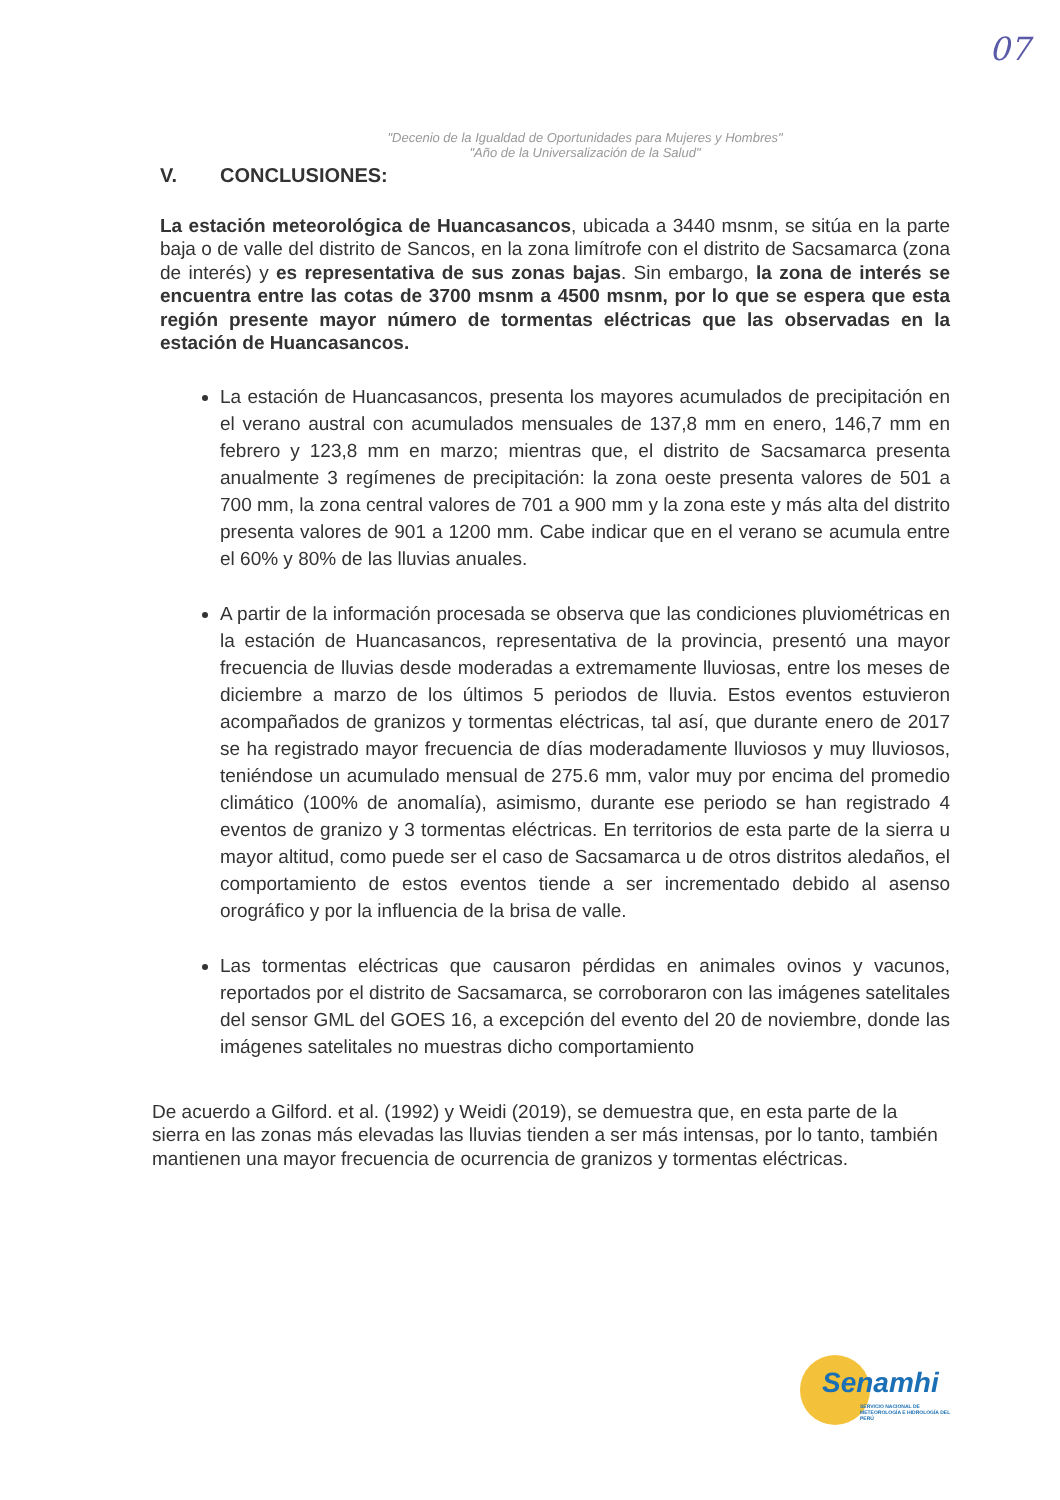07
"Decenio de la Igualdad de Oportunidades para Mujeres y Hombres"
"Año de la Universalización de la Salud"
V. CONCLUSIONES:
La estación meteorológica de Huancasancos, ubicada a 3440 msnm, se sitúa en la parte baja o de valle del distrito de Sancos, en la zona limítrofe con el distrito de Sacsamarca (zona de interés) y es representativa de sus zonas bajas. Sin embargo, la zona de interés se encuentra entre las cotas de 3700 msnm a 4500 msnm, por lo que se espera que esta región presente mayor número de tormentas eléctricas que las observadas en la estación de Huancasancos.
La estación de Huancasancos, presenta los mayores acumulados de precipitación en el verano austral con acumulados mensuales de 137,8 mm en enero, 146,7 mm en febrero y 123,8 mm en marzo; mientras que, el distrito de Sacsamarca presenta anualmente 3 regímenes de precipitación: la zona oeste presenta valores de 501 a 700 mm, la zona central valores de 701 a 900 mm y la zona este y más alta del distrito presenta valores de 901 a 1200 mm. Cabe indicar que en el verano se acumula entre el 60% y 80% de las lluvias anuales.
A partir de la información procesada se observa que las condiciones pluviométricas en la estación de Huancasancos, representativa de la provincia, presentó una mayor frecuencia de lluvias desde moderadas a extremamente lluviosas, entre los meses de diciembre a marzo de los últimos 5 periodos de lluvia. Estos eventos estuvieron acompañados de granizos y tormentas eléctricas, tal así, que durante enero de 2017 se ha registrado mayor frecuencia de días moderadamente lluviosos y muy lluviosos, teniéndose un acumulado mensual de 275.6 mm, valor muy por encima del promedio climático (100% de anomalía), asimismo, durante ese periodo se han registrado 4 eventos de granizo y 3 tormentas eléctricas. En territorios de esta parte de la sierra u mayor altitud, como puede ser el caso de Sacsamarca u de otros distritos aledaños, el comportamiento de estos eventos tiende a ser incrementado debido al asenso orográfico y por la influencia de la brisa de valle.
Las tormentas eléctricas que causaron pérdidas en animales ovinos y vacunos, reportados por el distrito de Sacsamarca, se corroboraron con las imágenes satelitales del sensor GML del GOES 16, a excepción del evento del 20 de noviembre, donde las imágenes satelitales no muestras dicho comportamiento
De acuerdo a Gilford. et al. (1992) y Weidi (2019), se demuestra que, en esta parte de la sierra en las zonas más elevadas las lluvias tienden a ser más intensas, por lo tanto, también mantienen una mayor frecuencia de ocurrencia de granizos y tormentas eléctricas.
Senamhi
SERVICIO NACIONAL DE METEOROLOGÍA E HIDROLOGÍA DEL PERÚ